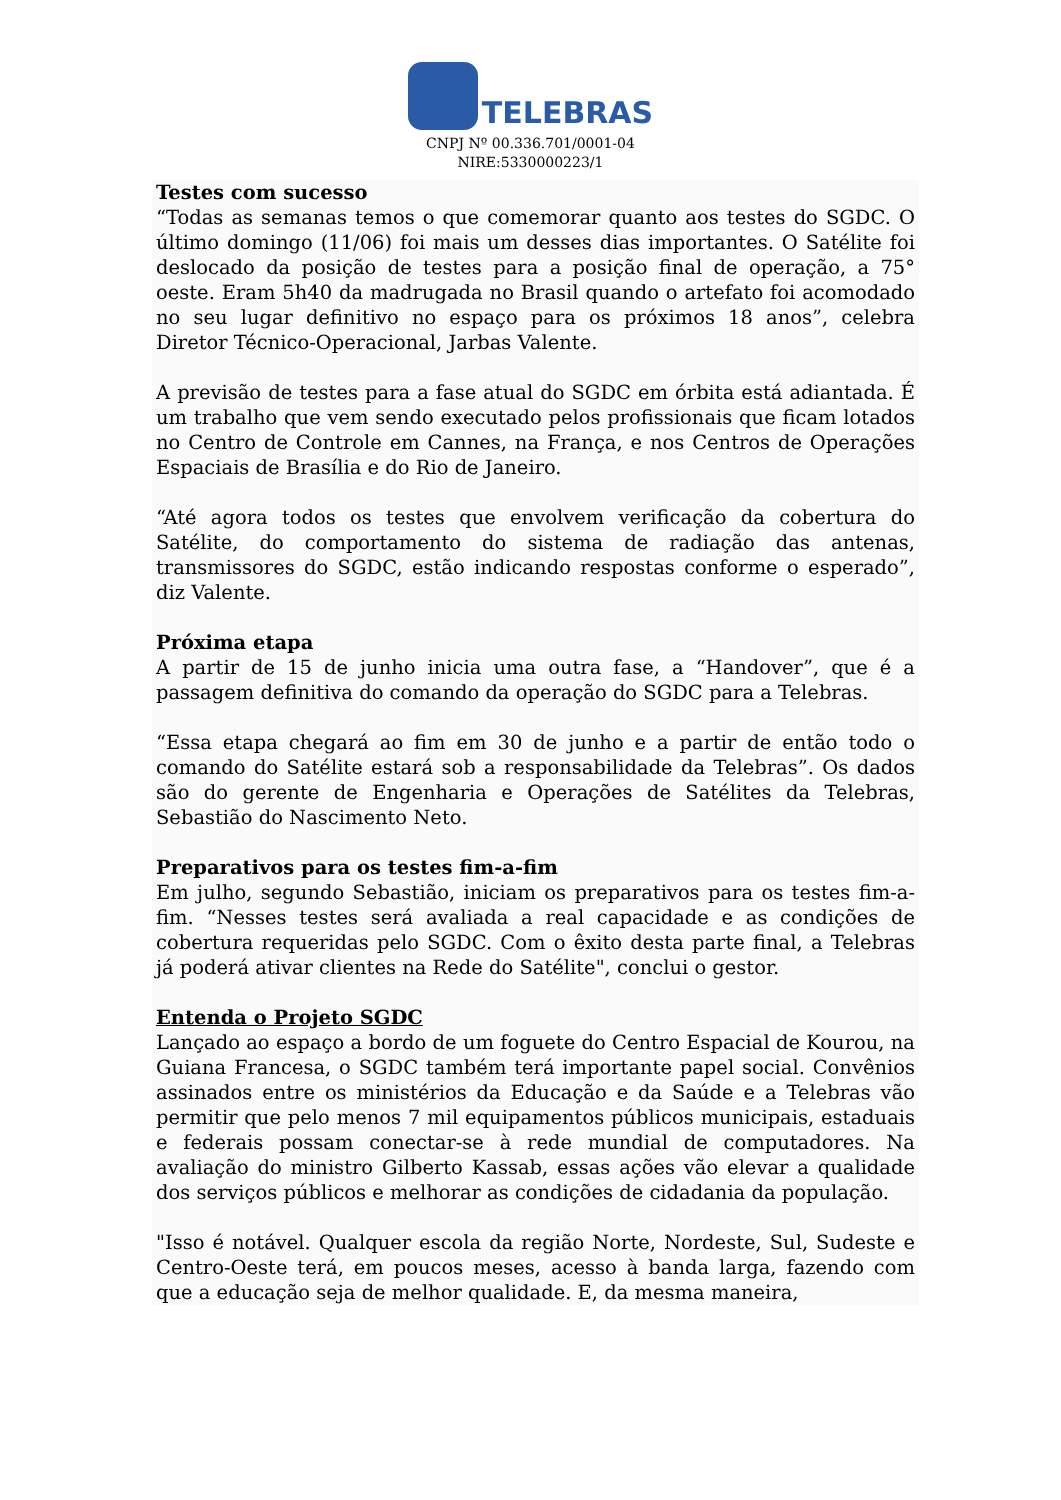TELEBRAS
CNPJ Nº 00.336.701/0001-04
NIRE:5330000223/1
Testes com sucesso
“Todas as semanas temos o que comemorar quanto aos testes do SGDC. O último domingo (11/06) foi mais um desses dias importantes. O Satélite foi deslocado da posição de testes para a posição final de operação, a 75° oeste. Eram 5h40 da madrugada no Brasil quando o artefato foi acomodado no seu lugar definitivo no espaço para os próximos 18 anos”, celebra Diretor Técnico-Operacional, Jarbas Valente.
A previsão de testes para a fase atual do SGDC em órbita está adiantada. É um trabalho que vem sendo executado pelos profissionais que ficam lotados no Centro de Controle em Cannes, na França, e nos Centros de Operações Espaciais de Brasília e do Rio de Janeiro.
“Até agora todos os testes que envolvem verificação da cobertura do Satélite, do comportamento do sistema de radiação das antenas, transmissores do SGDC, estão indicando respostas conforme o esperado”, diz Valente.
Próxima etapa
A partir de 15 de junho inicia uma outra fase, a “Handover”, que é a passagem definitiva do comando da operação do SGDC para a Telebras.
“Essa etapa chegará ao fim em 30 de junho e a partir de então todo o comando do Satélite estará sob a responsabilidade da Telebras”. Os dados são do gerente de Engenharia e Operações de Satélites da Telebras, Sebastião do Nascimento Neto.
Preparativos para os testes fim-a-fim
Em julho, segundo Sebastião, iniciam os preparativos para os testes fim-a-fim. “Nesses testes será avaliada a real capacidade e as condições de cobertura requeridas pelo SGDC. Com o êxito desta parte final, a Telebras já poderá ativar clientes na Rede do Satélite", conclui o gestor.
Entenda o Projeto SGDC
Lançado ao espaço a bordo de um foguete do Centro Espacial de Kourou, na Guiana Francesa, o SGDC também terá importante papel social. Convênios assinados entre os ministérios da Educação e da Saúde e a Telebras vão permitir que pelo menos 7 mil equipamentos públicos municipais, estaduais e federais possam conectar-se à rede mundial de computadores. Na avaliação do ministro Gilberto Kassab, essas ações vão elevar a qualidade dos serviços públicos e melhorar as condições de cidadania da população.
"Isso é notável. Qualquer escola da região Norte, Nordeste, Sul, Sudeste e Centro-Oeste terá, em poucos meses, acesso à banda larga, fazendo com que a educação seja de melhor qualidade. E, da mesma maneira,